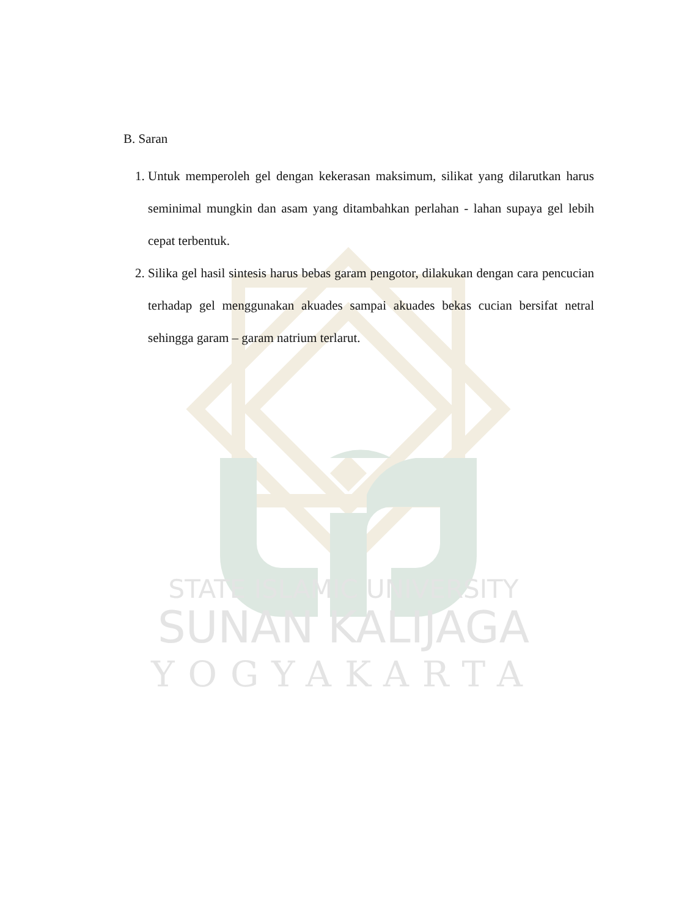STATE ISLAMIC UNIVERSITY
SUNAN KALIJAGA
YOGYAKARTA
B. Saran
1. Untuk memperoleh gel dengan kekerasan maksimum, silikat yang dilarutkan harus seminimal mungkin dan asam yang ditambahkan perlahan - lahan supaya gel lebih cepat terbentuk.
2. Silika gel hasil sintesis harus bebas garam pengotor, dilakukan dengan cara pencucian terhadap gel menggunakan akuades sampai akuades bekas cucian bersifat netral sehingga garam – garam natrium terlarut.